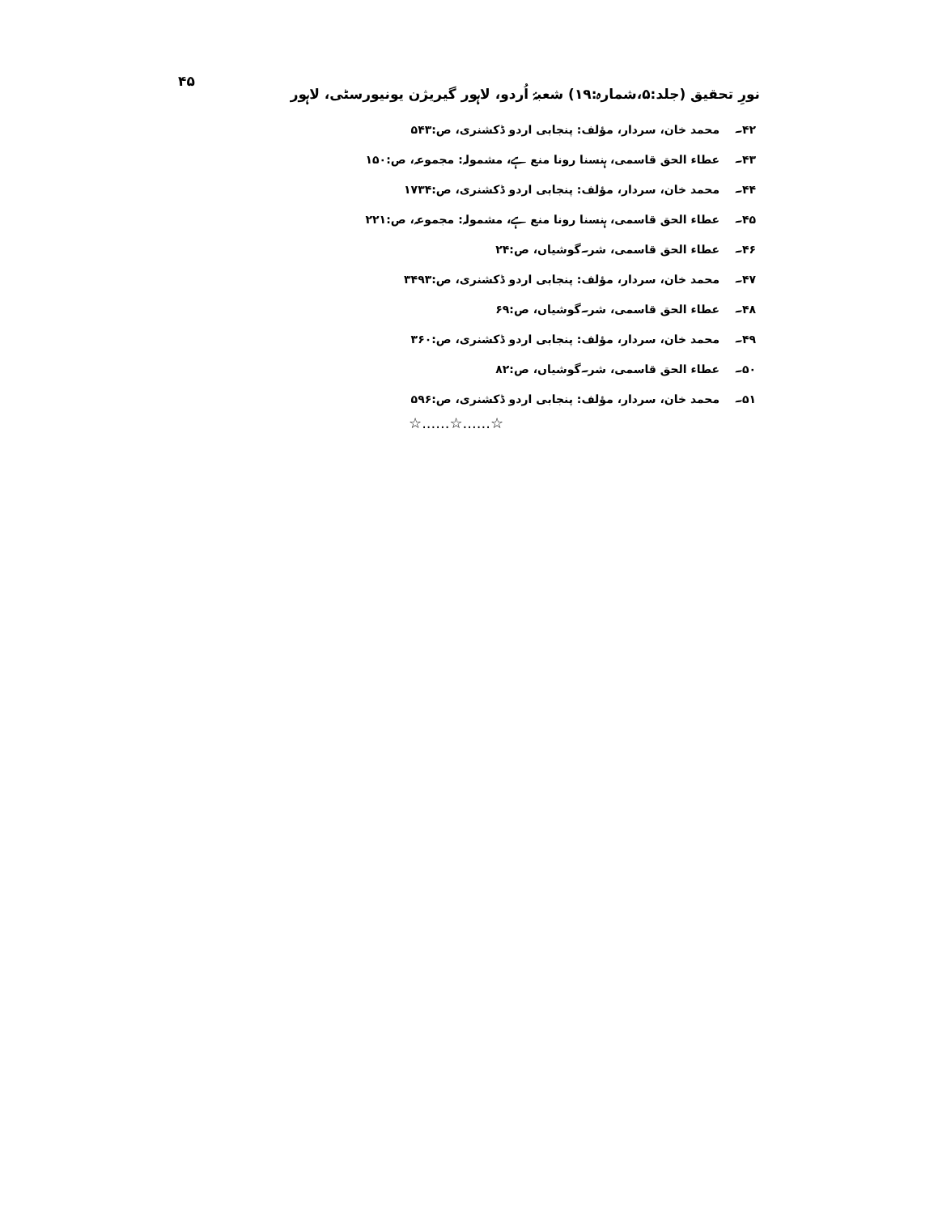نورِ تحقیق (جلد:۵،شمارہ:۱۹) شعبۂ اُردو، لاہور گیریژن یونیورسٹی، لاہور
۴۵
۴۲۔ محمد خان، سردار، مؤلف: پنجابی اردو ڈکشنری، ص:۵۴۳
۴۳۔ عطاء الحق قاسمی، ہنسنا رونا منع ہے، مشمولہ: مجموعہ، ص:۱۵۰
۴۴۔ محمد خان، سردار، مؤلف: پنجابی اردو ڈکشنری، ص:۱۷۳۴
۴۵۔ عطاء الحق قاسمی، ہنسنا رونا منع ہے، مشمولہ: مجموعہ، ص:۲۲۱
۴۶۔ عطاء الحق قاسمی، شر۔گوشیاں، ص:۲۴
۴۷۔ محمد خان، سردار، مؤلف: پنجابی اردو ڈکشنری، ص:۳۴۹۳
۴۸۔ عطاء الحق قاسمی، شر۔گوشیاں، ص:۶۹
۴۹۔ محمد خان، سردار، مؤلف: پنجابی اردو ڈکشنری، ص:۳۶۰
۵۰۔ عطاء الحق قاسمی، شر۔گوشیاں، ص:۸۲
۵۱۔ محمد خان، سردار، مؤلف: پنجابی اردو ڈکشنری، ص:۵۹۶
☆......☆......☆